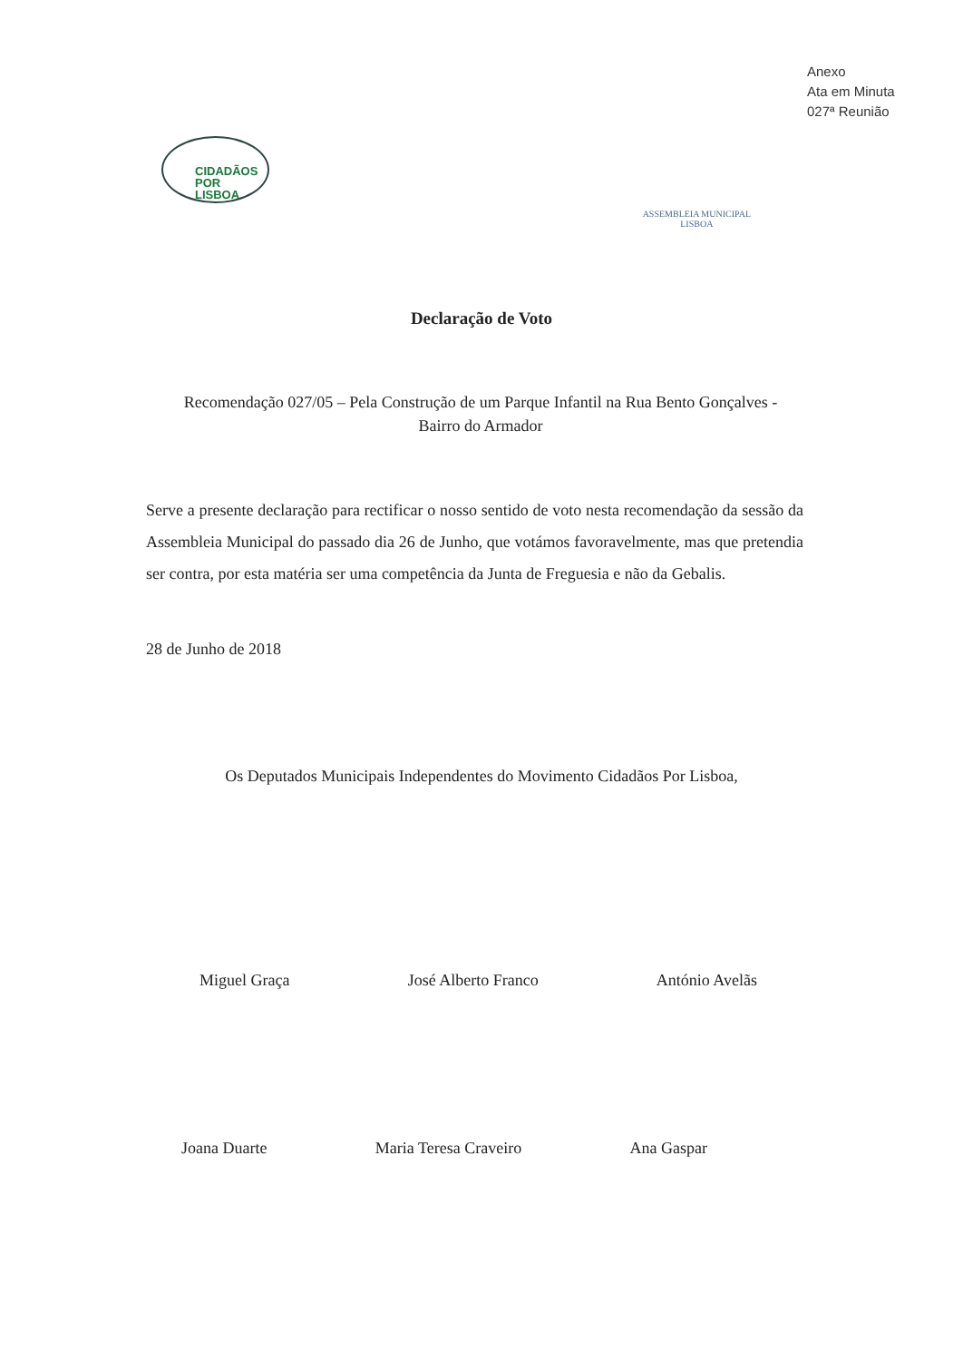Anexo
Ata em Minuta
027ª Reunião
CIDADÃOS
POR
LISBOA
ASSEMBLEIA MUNICIPAL
LISBOA
Declaração de Voto
Recomendação 027/05 – Pela Construção de um Parque Infantil na Rua Bento Gonçalves - Bairro do Armador
Serve a presente declaração para rectificar o nosso sentido de voto nesta recomendação da sessão da Assembleia Municipal do passado dia 26 de Junho, que votámos favoravelmente, mas que pretendia ser contra, por esta matéria ser uma competência da Junta de Freguesia e não da Gebalis.
28 de Junho de 2018
Os Deputados Municipais Independentes do Movimento Cidadãos Por Lisboa,
Miguel Graça José Alberto Franco António Avelãs
Joana Duarte Maria Teresa Craveiro Ana Gaspar